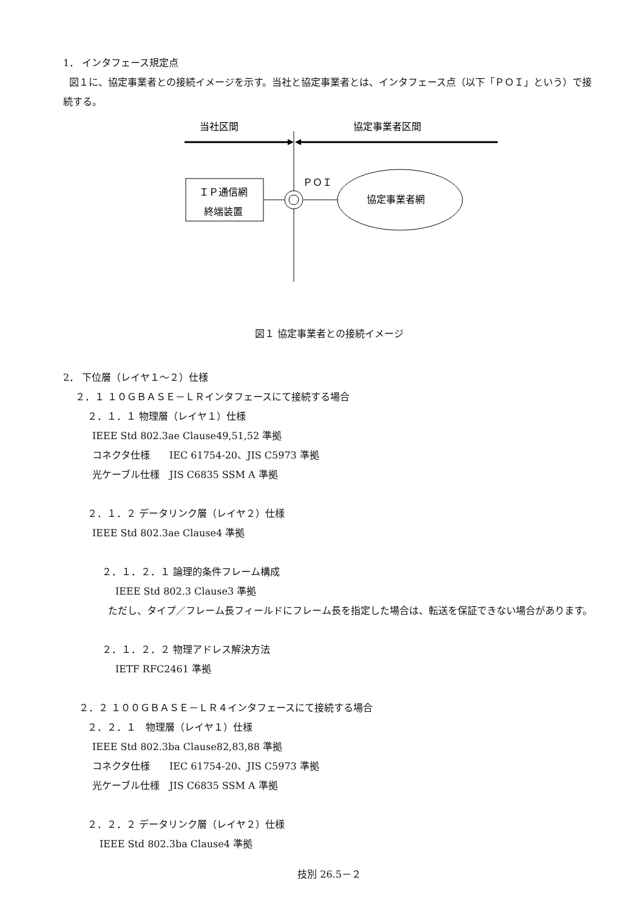1． インタフェース規定点
図１に、協定事業者との接続イメージを示す。当社と協定事業者とは、インタフェース点（以下「ＰＯＩ」という）で接続する。
当社区間
協定事業者区間
ＰＯＩ
ＩＰ通信網
終端装置
協定事業者網
図１ 協定事業者との接続イメージ
2． 下位層（レイヤ１～２）仕様
２．１ １０ＧＢＡＳＥ－ＬＲインタフェースにて接続する場合
２．１．１ 物理層（レイヤ１）仕様
IEEE Std 802.3ae Clause49,51,52 準拠
コネクタ仕様　　IEC 61754-20、JIS C5973 準拠
光ケーブル仕様　JIS C6835 SSM A 準拠
２．１．２ データリンク層（レイヤ２）仕様
IEEE Std 802.3ae Clause4 準拠
２．１．２．１ 論理的条件フレーム構成
IEEE Std 802.3 Clause3 準拠
ただし、タイプ／フレーム長フィールドにフレーム長を指定した場合は、転送を保証できない場合があります。
２．１．２．２ 物理アドレス解決方法
IETF RFC2461 準拠
２．２ １００ＧＢＡＳＥ－ＬＲ４インタフェースにて接続する場合
２．２．１　物理層（レイヤ１）仕様
IEEE Std 802.3ba Clause82,83,88 準拠
コネクタ仕様　　IEC 61754-20、JIS C5973 準拠
光ケーブル仕様　JIS C6835 SSM A 準拠
２．２．２ データリンク層（レイヤ２）仕様
IEEE Std 802.3ba Clause4 準拠
技別 26.5－２